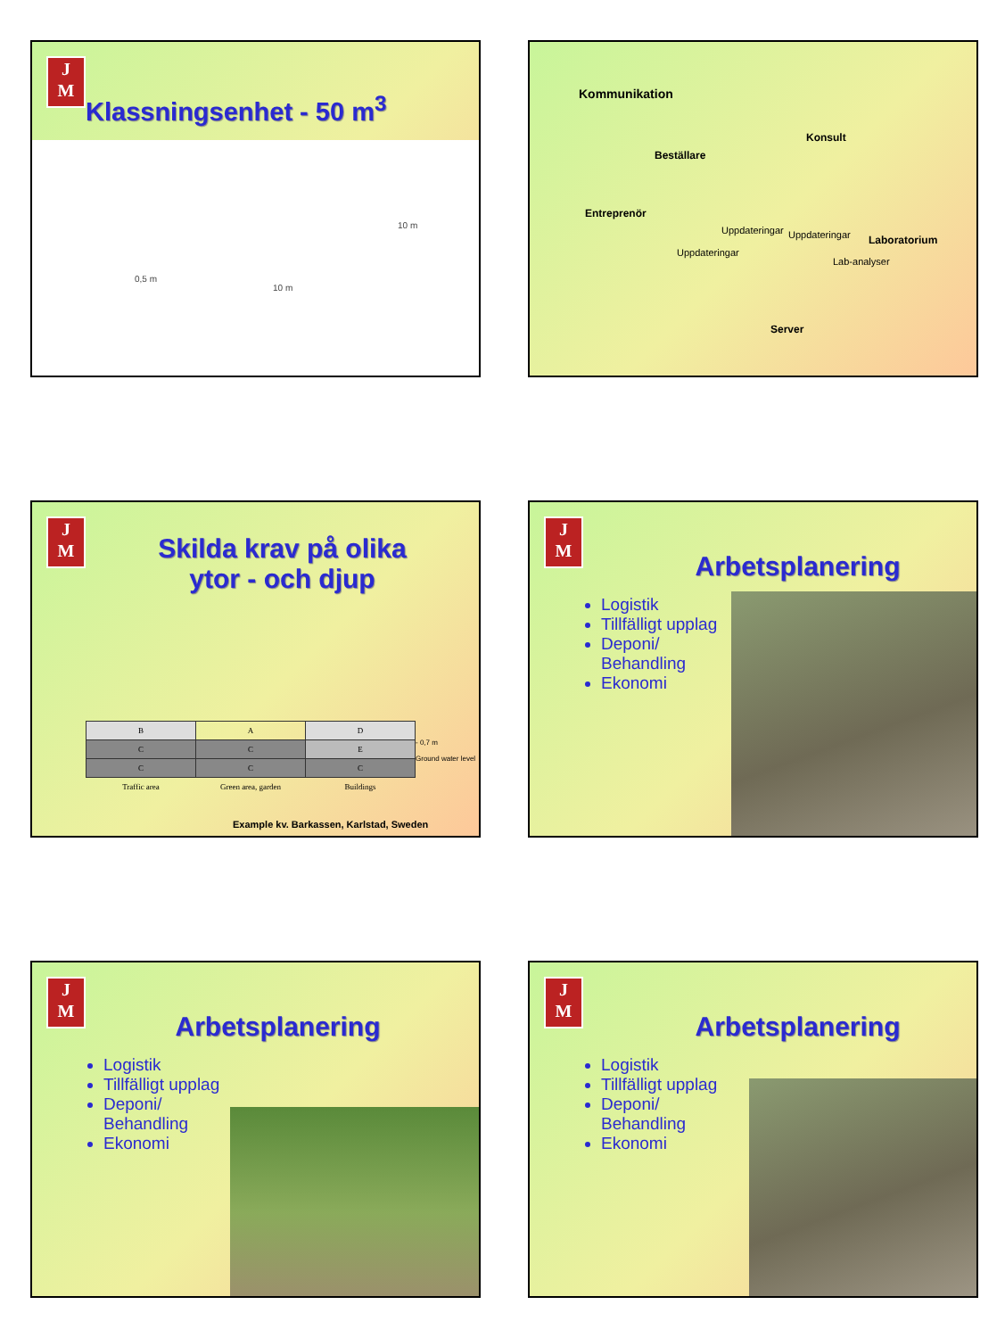J
M
Klassningsenhet - 50 m<sup>3</sup>
0,5 m
10 m
10 m
Kommunikation
Beställare
Konsult
Entreprenör
Laboratorium
Server
Uppdateringar
Uppdateringar Uppdateringar
Lab-analyser
J
M
Skilda krav på olika
ytor - och djup
| B | A | D |
| C | C | E |
| C | C | C |
| Traffic area | Green area, garden | Buildings |
- 0,7 m
Ground water level
Example kv. Barkassen, Karlstad, Sweden
J
M
Arbetsplanering
Logistik
Tillfälligt upplag
Deponi/ Behandling
Ekonomi
J
M
Arbetsplanering
Logistik
Tillfälligt upplag
Deponi/ Behandling
Ekonomi
J
M
Arbetsplanering
Logistik
Tillfälligt upplag
Deponi/ Behandling
Ekonomi